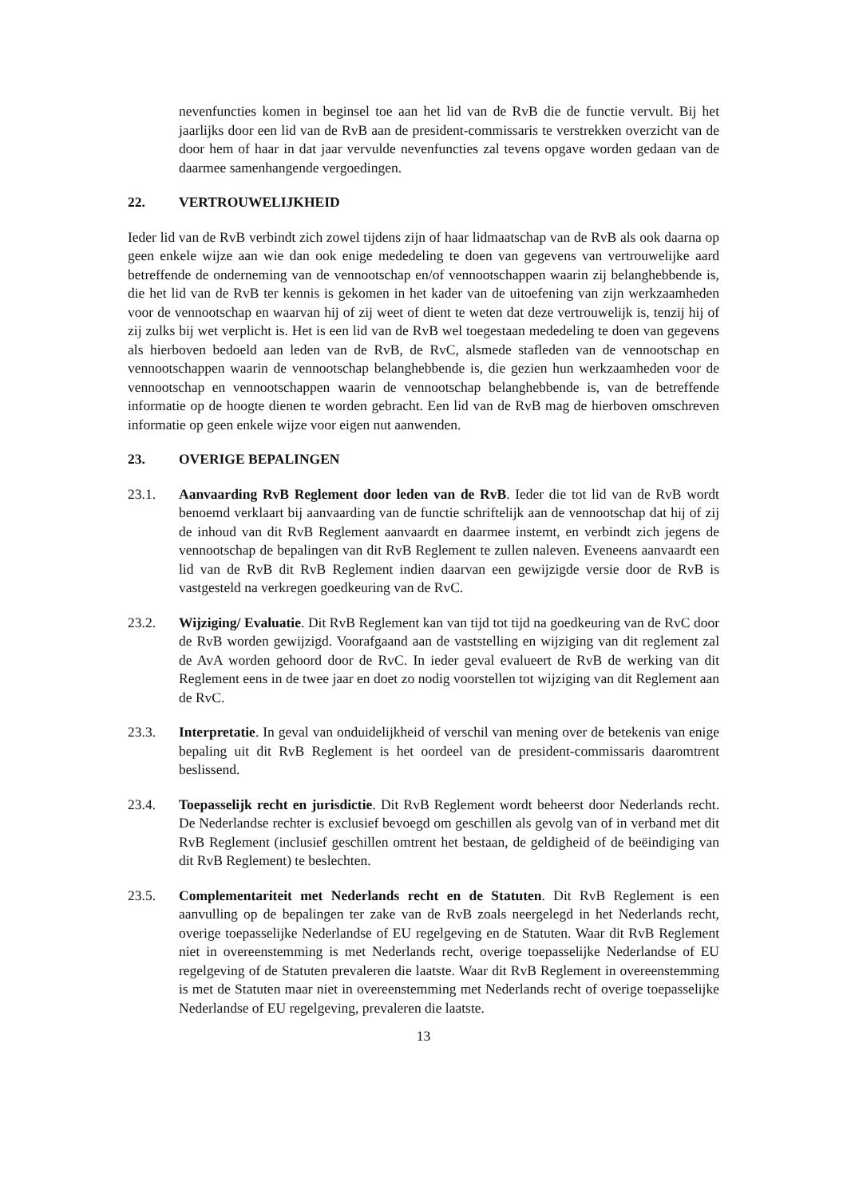nevenfuncties komen in beginsel toe aan het lid van de RvB die de functie vervult. Bij het jaarlijks door een lid van de RvB aan de president-commissaris te verstrekken overzicht van de door hem of haar in dat jaar vervulde nevenfuncties zal tevens opgave worden gedaan van de daarmee samenhangende vergoedingen.
22. VERTROUWELIJKHEID
Ieder lid van de RvB verbindt zich zowel tijdens zijn of haar lidmaatschap van de RvB als ook daarna op geen enkele wijze aan wie dan ook enige mededeling te doen van gegevens van vertrouwelijke aard betreffende de onderneming van de vennootschap en/of vennootschappen waarin zij belanghebbende is, die het lid van de RvB ter kennis is gekomen in het kader van de uitoefening van zijn werkzaamheden voor de vennootschap en waarvan hij of zij weet of dient te weten dat deze vertrouwelijk is, tenzij hij of zij zulks bij wet verplicht is. Het is een lid van de RvB wel toegestaan mededeling te doen van gegevens als hierboven bedoeld aan leden van de RvB, de RvC, alsmede stafleden van de vennootschap en vennootschappen waarin de vennootschap belanghebbende is, die gezien hun werkzaamheden voor de vennootschap en vennootschappen waarin de vennootschap belanghebbende is, van de betreffende informatie op de hoogte dienen te worden gebracht. Een lid van de RvB mag de hierboven omschreven informatie op geen enkele wijze voor eigen nut aanwenden.
23. OVERIGE BEPALINGEN
23.1. Aanvaarding RvB Reglement door leden van de RvB. Ieder die tot lid van de RvB wordt benoemd verklaart bij aanvaarding van de functie schriftelijk aan de vennootschap dat hij of zij de inhoud van dit RvB Reglement aanvaardt en daarmee instemt, en verbindt zich jegens de vennootschap de bepalingen van dit RvB Reglement te zullen naleven. Eveneens aanvaardt een lid van de RvB dit RvB Reglement indien daarvan een gewijzigde versie door de RvB is vastgesteld na verkregen goedkeuring van de RvC.
23.2. Wijziging/ Evaluatie. Dit RvB Reglement kan van tijd tot tijd na goedkeuring van de RvC door de RvB worden gewijzigd. Voorafgaand aan de vaststelling en wijziging van dit reglement zal de AvA worden gehoord door de RvC. In ieder geval evalueert de RvB de werking van dit Reglement eens in de twee jaar en doet zo nodig voorstellen tot wijziging van dit Reglement aan de RvC.
23.3. Interpretatie. In geval van onduidelijkheid of verschil van mening over de betekenis van enige bepaling uit dit RvB Reglement is het oordeel van de president-commissaris daaromtrent beslissend.
23.4. Toepasselijk recht en jurisdictie. Dit RvB Reglement wordt beheerst door Nederlands recht. De Nederlandse rechter is exclusief bevoegd om geschillen als gevolg van of in verband met dit RvB Reglement (inclusief geschillen omtrent het bestaan, de geldigheid of de beëindiging van dit RvB Reglement) te beslechten.
23.5. Complementariteit met Nederlands recht en de Statuten. Dit RvB Reglement is een aanvulling op de bepalingen ter zake van de RvB zoals neergelegd in het Nederlands recht, overige toepasselijke Nederlandse of EU regelgeving en de Statuten. Waar dit RvB Reglement niet in overeenstemming is met Nederlands recht, overige toepasselijke Nederlandse of EU regelgeving of de Statuten prevaleren die laatste. Waar dit RvB Reglement in overeenstemming is met de Statuten maar niet in overeenstemming met Nederlands recht of overige toepasselijke Nederlandse of EU regelgeving, prevaleren die laatste.
13